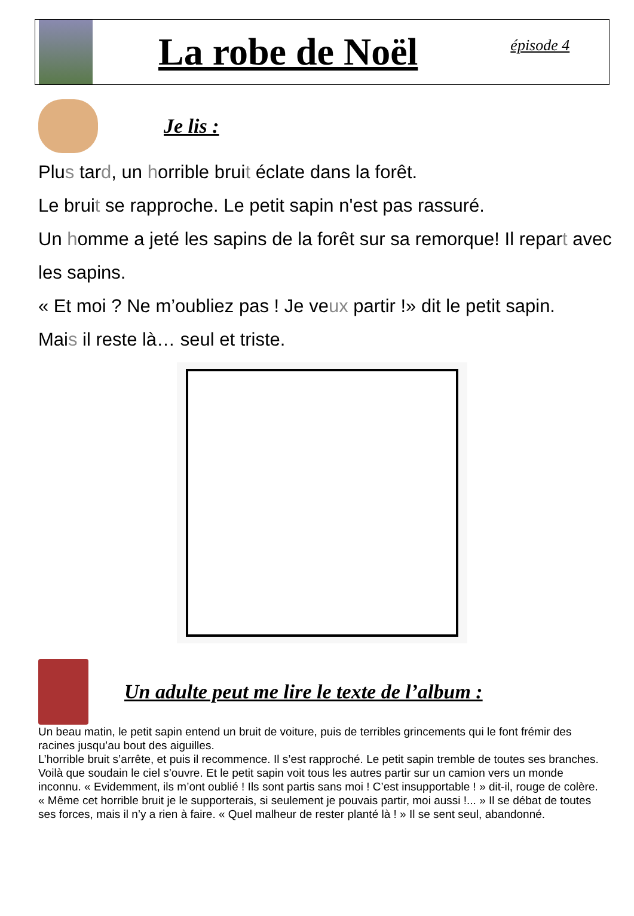La robe de Noël
épisode 4
Je lis :
Plus tard, un horrible bruit éclate dans la forêt.
Le bruit se rapproche. Le petit sapin n'est pas rassuré.
Un homme a jeté les sapins de la forêt sur sa remorque! Il repart avec les sapins.
« Et moi ? Ne m’oubliez pas ! Je veux partir !» dit le petit sapin.
Mais il reste là… seul et triste.
Un adulte peut me lire le texte de l’album :
Un beau matin, le petit sapin entend un bruit de voiture, puis de terribles grincements qui le font frémir des racines jusqu’au bout des aiguilles.
L’horrible bruit s’arrête, et puis il recommence. Il s’est rapproché. Le petit sapin tremble de toutes ses branches.
Voilà que soudain le ciel s’ouvre. Et le petit sapin voit tous les autres partir sur un camion vers un monde inconnu. « Evidemment, ils m’ont oublié ! Ils sont partis sans moi ! C’est insupportable ! » dit-il, rouge de colère.
« Même cet horrible bruit je le supporterais, si seulement je pouvais partir, moi aussi !... » Il se débat de toutes ses forces, mais il n’y a rien à faire. « Quel malheur de rester planté là ! » Il se sent seul, abandonné.